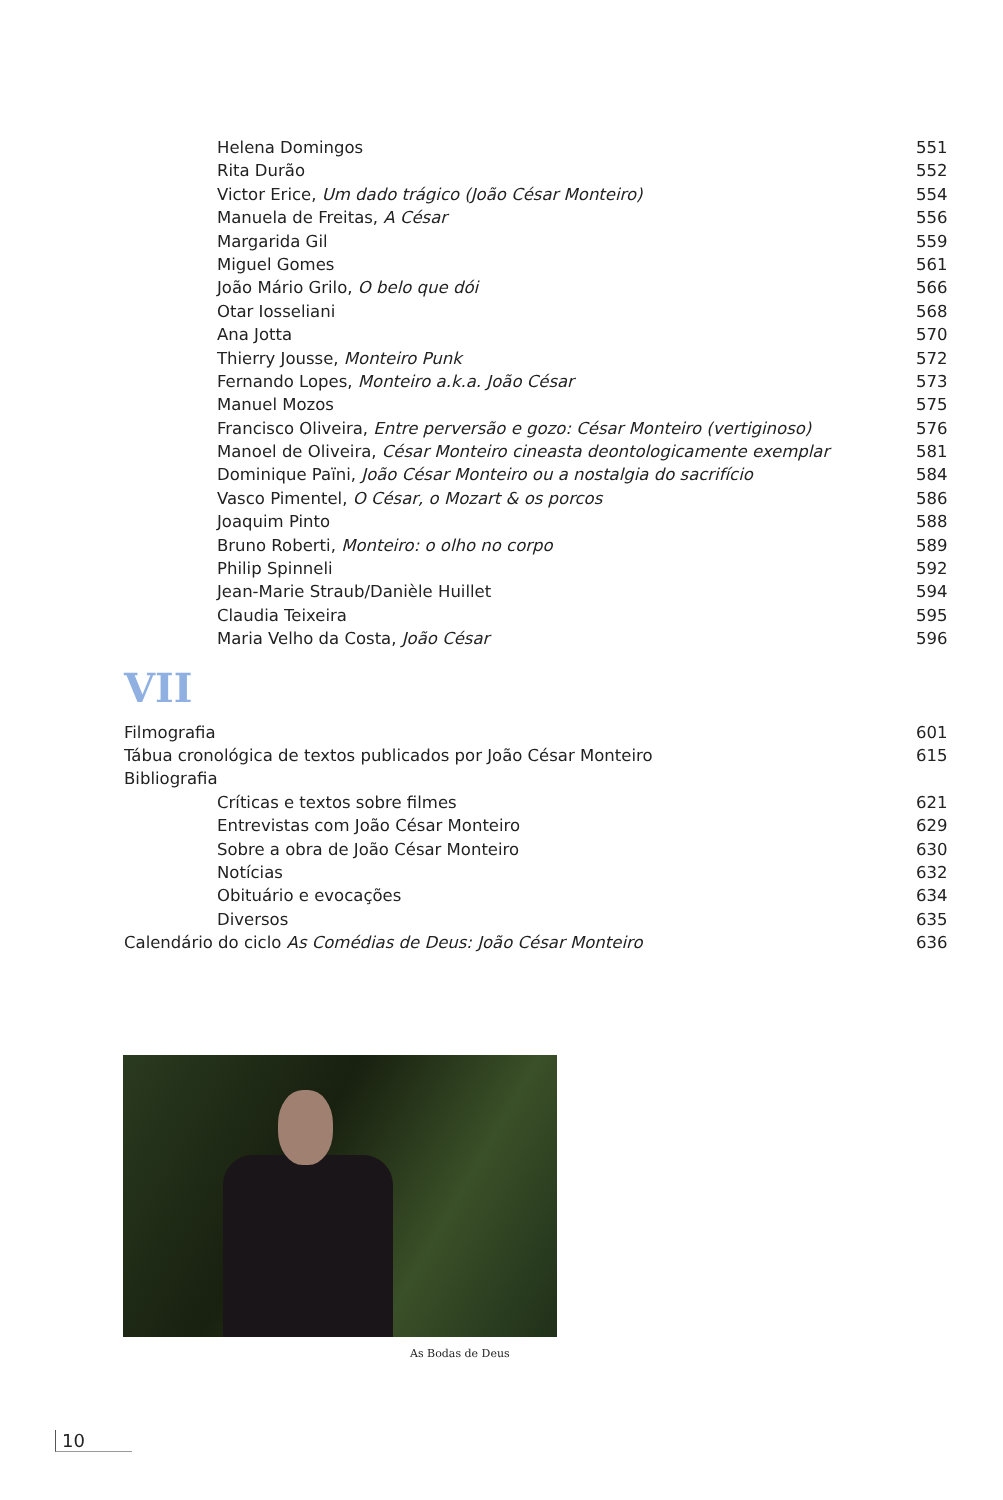Helena Domingos 551
Rita Durão 552
Victor Erice, Um dado trágico (João César Monteiro) 554
Manuela de Freitas, A César 556
Margarida Gil 559
Miguel Gomes 561
João Mário Grilo, O belo que dói 566
Otar Iosseliani 568
Ana Jotta 570
Thierry Jousse, Monteiro Punk 572
Fernando Lopes, Monteiro a.k.a. João César 573
Manuel Mozos 575
Francisco Oliveira, Entre perversão e gozo: César Monteiro (vertiginoso) 576
Manoel de Oliveira, César Monteiro cineasta deontologicamente exemplar 581
Dominique Païni, João César Monteiro ou a nostalgia do sacrifício 584
Vasco Pimentel, O César, o Mozart & os porcos 586
Joaquim Pinto 588
Bruno Roberti, Monteiro: o olho no corpo 589
Philip Spinneli 592
Jean-Marie Straub/Danièle Huillet 594
Claudia Teixeira 595
Maria Velho da Costa, João César 596
VII
Filmografia 601
Tábua cronológica de textos publicados por João César Monteiro 615
Bibliografia
Críticas e textos sobre filmes 621
Entrevistas com João César Monteiro 629
Sobre a obra de João César Monteiro 630
Notícias 632
Obituário e evocações 634
Diversos 635
Calendário do ciclo As Comédias de Deus: João César Monteiro 636
As Bodas de Deus
10